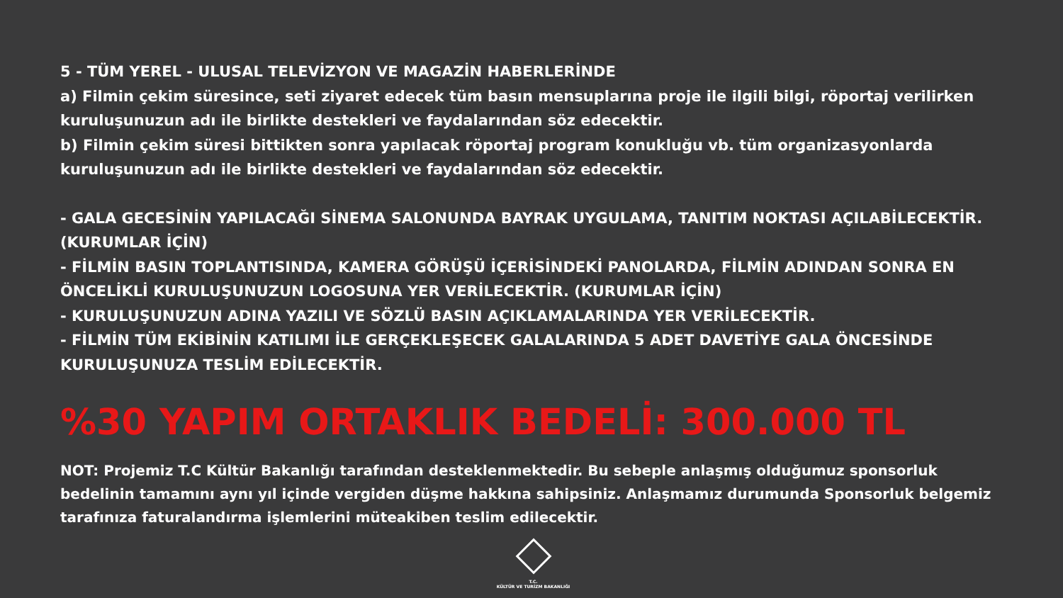5 - TÜM YEREL - ULUSAL TELEVİZYON VE MAGAZİN HABERLERİNDE
a) Filmin çekim süresince, seti ziyaret edecek tüm basın mensuplarına proje ile ilgili bilgi, röportaj verilirken kuruluşunuzun adı ile birlikte destekleri ve faydalarından söz edecektir.
b) Filmin çekim süresi bittikten sonra yapılacak röportaj program konukluğu vb. tüm organizasyonlarda kuruluşunuzun adı ile birlikte destekleri ve faydalarından söz edecektir.
- GALA GECESİNİN YAPILACAĞI SİNEMA SALONUNDA BAYRAK UYGULAMA, TANITIM NOKTASI AÇILABİLECEKTİR. (KURUMLAR İÇİN)
- FİLMİN BASIN TOPLANTISINDA, KAMERA GÖRÜŞÜ İÇERİSİNDEKİ PANOLARDA, FİLMİN ADINDAN SONRA EN ÖNCELİKLİ KURULUŞUNUZUN LOGOSUNA YER VERİLECEKTİR. (KURUMLAR İÇİN)
- KURULUŞUNUZUN ADINA YAZILI VE SÖZLÜ BASIN AÇIKLAMALARINDA YER VERİLECEKTİR.
- FİLMİN TÜM EKİBİNİN KATILIMI İLE GERÇEKLEŞECEK GALALARINDA 5 ADET DAVETİYE GALA ÖNCESİNDE KURULUŞUNUZA TESLİM EDİLECEKTİR.
%30 YAPIM ORTAKLIK BEDELİ: 300.000 TL
NOT: Projemiz T.C Kültür Bakanlığı tarafından desteklenmektedir. Bu sebeple anlaşmış olduğumuz sponsorluk bedelinin tamamını aynı yıl içinde vergiden düşme hakkına sahipsiniz. Anlaşmamız durumunda Sponsorluk belgemiz tarafınıza faturalandırma işlemlerini müteakiben teslim edilecektir.
T.C.
KÜLTÜR VE TURİZM BAKANLIĞI